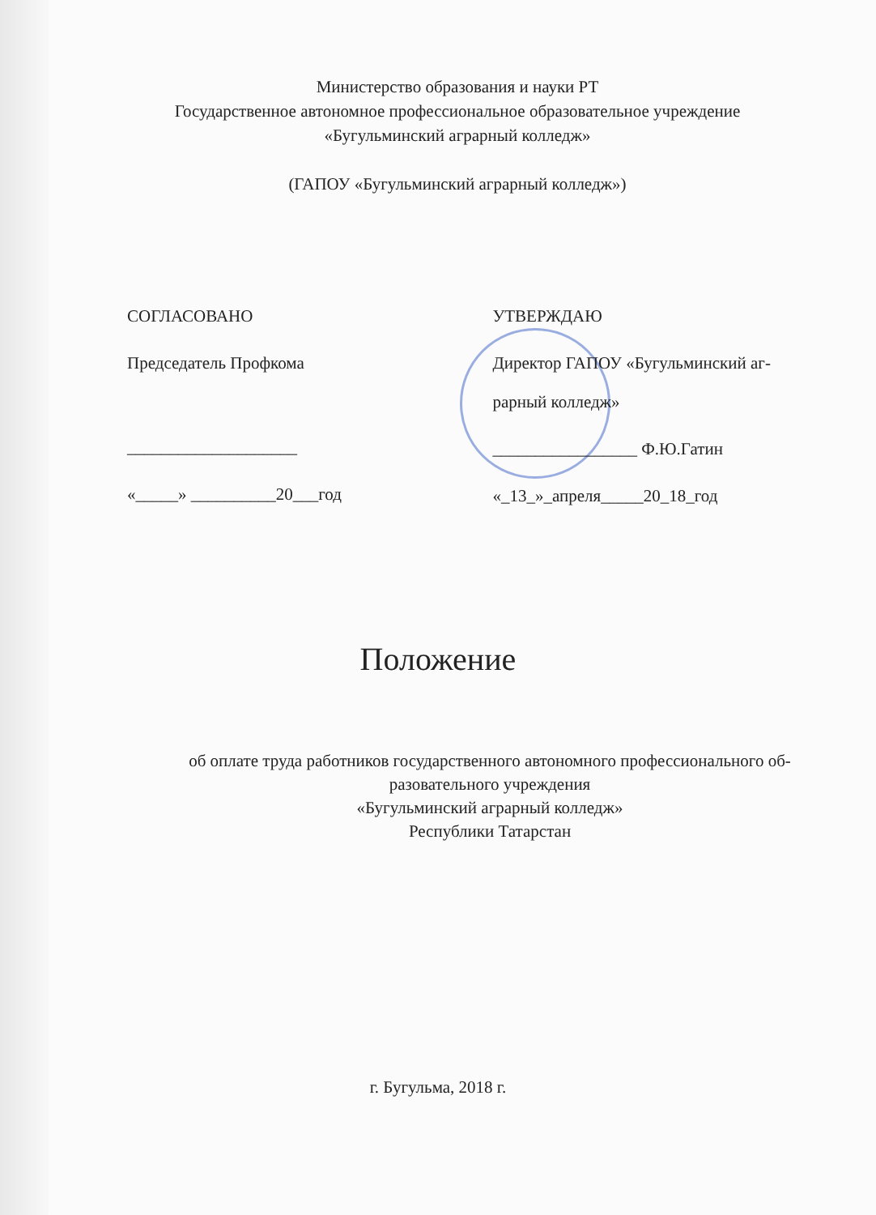Министерство образования и науки РТ
Государственное автономное профессиональное образовательное учреждение
«Бугульминский аграрный колледж»
(ГАПОУ «Бугульминский аграрный колледж»)
СОГЛАСОВАНО
Председатель Профкома
____________________
«_____» __________20___год
УТВЕРЖДАЮ
Директор ГАПОУ «Бугульминский аг-
рарный колледж»
_________________ Ф.Ю.Гатин
«_13_»_апреля_____20_18_год
Положение
об оплате труда работников государственного автономного профессионального об-
разовательного учреждения
«Бугульминский аграрный колледж»
Республики Татарстан
г. Бугульма, 2018 г.